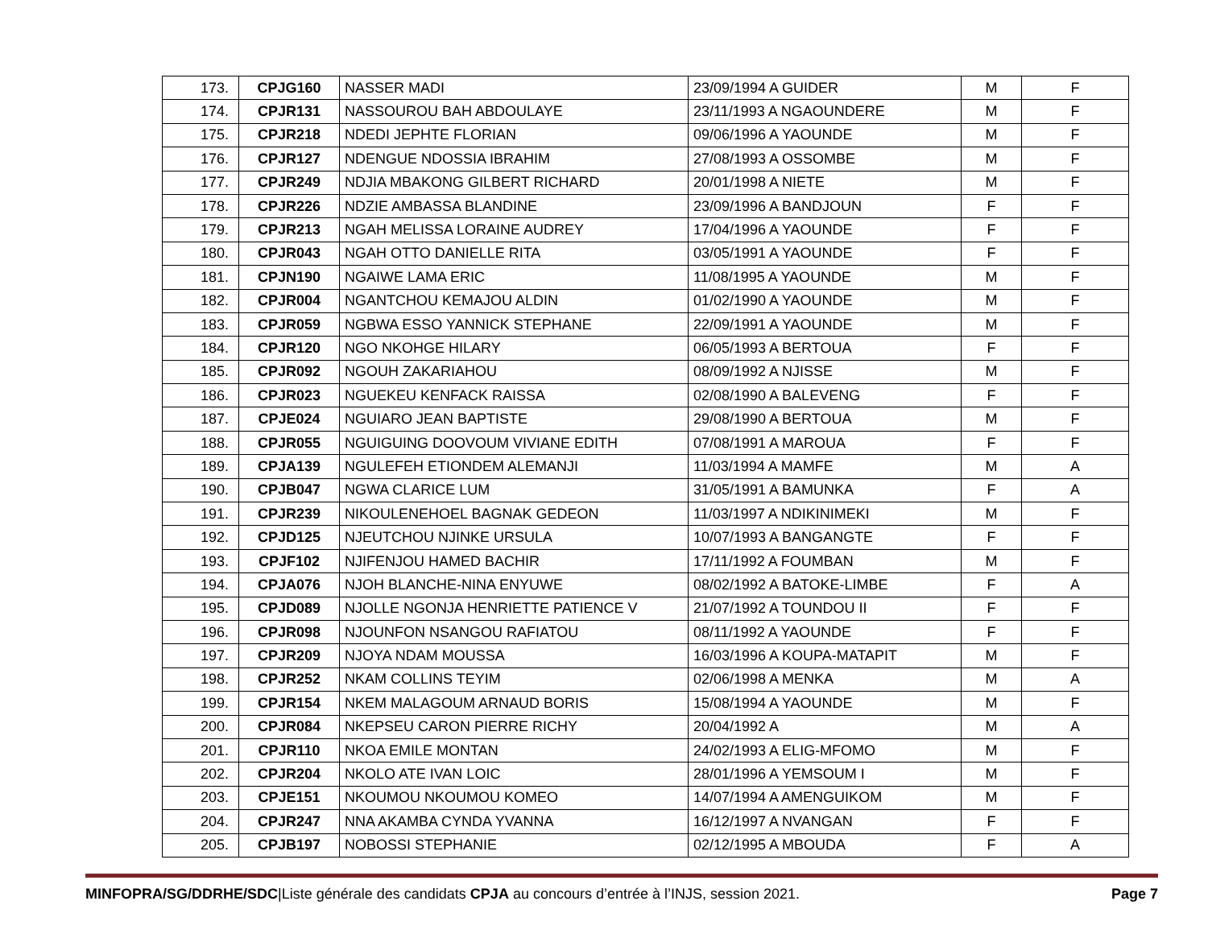| 173. | CPJG160 | NASSER MADI | 23/09/1994 A GUIDER | M | F |
| 174. | CPJR131 | NASSOUROU BAH ABDOULAYE | 23/11/1993 A NGAOUNDERE | M | F |
| 175. | CPJR218 | NDEDI JEPHTE FLORIAN | 09/06/1996 A YAOUNDE | M | F |
| 176. | CPJR127 | NDENGUE NDOSSIA IBRAHIM | 27/08/1993 A OSSOMBE | M | F |
| 177. | CPJR249 | NDJIA MBAKONG GILBERT RICHARD | 20/01/1998 A NIETE | M | F |
| 178. | CPJR226 | NDZIE AMBASSA BLANDINE | 23/09/1996 A BANDJOUN | F | F |
| 179. | CPJR213 | NGAH MELISSA LORAINE AUDREY | 17/04/1996 A YAOUNDE | F | F |
| 180. | CPJR043 | NGAH OTTO DANIELLE RITA | 03/05/1991 A YAOUNDE | F | F |
| 181. | CPJN190 | NGAIWE LAMA ERIC | 11/08/1995 A YAOUNDE | M | F |
| 182. | CPJR004 | NGANTCHOU KEMAJOU ALDIN | 01/02/1990 A YAOUNDE | M | F |
| 183. | CPJR059 | NGBWA ESSO YANNICK STEPHANE | 22/09/1991 A YAOUNDE | M | F |
| 184. | CPJR120 | NGO NKOHGE HILARY | 06/05/1993 A BERTOUA | F | F |
| 185. | CPJR092 | NGOUH ZAKARIAHOU | 08/09/1992 A NJISSE | M | F |
| 186. | CPJR023 | NGUEKEU KENFACK RAISSA | 02/08/1990 A BALEVENG | F | F |
| 187. | CPJE024 | NGUIARO JEAN BAPTISTE | 29/08/1990 A BERTOUA | M | F |
| 188. | CPJR055 | NGUIGUING DOOVOUM VIVIANE EDITH | 07/08/1991 A MAROUA | F | F |
| 189. | CPJA139 | NGULEFEH ETIONDEM ALEMANJI | 11/03/1994 A MAMFE | M | A |
| 190. | CPJB047 | NGWA CLARICE LUM | 31/05/1991 A BAMUNKA | F | A |
| 191. | CPJR239 | NIKOULENEHOEL BAGNAK GEDEON | 11/03/1997 A NDIKINIMEKI | M | F |
| 192. | CPJD125 | NJEUTCHOU NJINKE URSULA | 10/07/1993 A BANGANGTE | F | F |
| 193. | CPJF102 | NJIFENJOU HAMED BACHIR | 17/11/1992 A FOUMBAN | M | F |
| 194. | CPJA076 | NJOH BLANCHE-NINA ENYUWE | 08/02/1992 A BATOKE-LIMBE | F | A |
| 195. | CPJD089 | NJOLLE NGONJA HENRIETTE PATIENCE V | 21/07/1992 A TOUNDOU II | F | F |
| 196. | CPJR098 | NJOUNFON NSANGOU RAFIATOU | 08/11/1992 A YAOUNDE | F | F |
| 197. | CPJR209 | NJOYA NDAM MOUSSA | 16/03/1996 A KOUPA-MATAPIT | M | F |
| 198. | CPJR252 | NKAM COLLINS TEYIM | 02/06/1998 A MENKA | M | A |
| 199. | CPJR154 | NKEM MALAGOUM ARNAUD BORIS | 15/08/1994 A YAOUNDE | M | F |
| 200. | CPJR084 | NKEPSEU CARON PIERRE RICHY | 20/04/1992 A | M | A |
| 201. | CPJR110 | NKOA EMILE MONTAN | 24/02/1993 A ELIG-MFOMO | M | F |
| 202. | CPJR204 | NKOLO ATE IVAN LOIC | 28/01/1996 A YEMSOUM I | M | F |
| 203. | CPJE151 | NKOUMOU NKOUMOU KOMEO | 14/07/1994 A AMENGUIKOM | M | F |
| 204. | CPJR247 | NNA AKAMBA CYNDA YVANNA | 16/12/1997 A NVANGAN | F | F |
| 205. | CPJB197 | NOBOSSI STEPHANIE | 02/12/1995 A MBOUDA | F | A |
MINFOPRA/SG/DDRHE/SDC|Liste générale des candidats CPJA au concours d’entrée à l’INJS, session 2021. Page 7